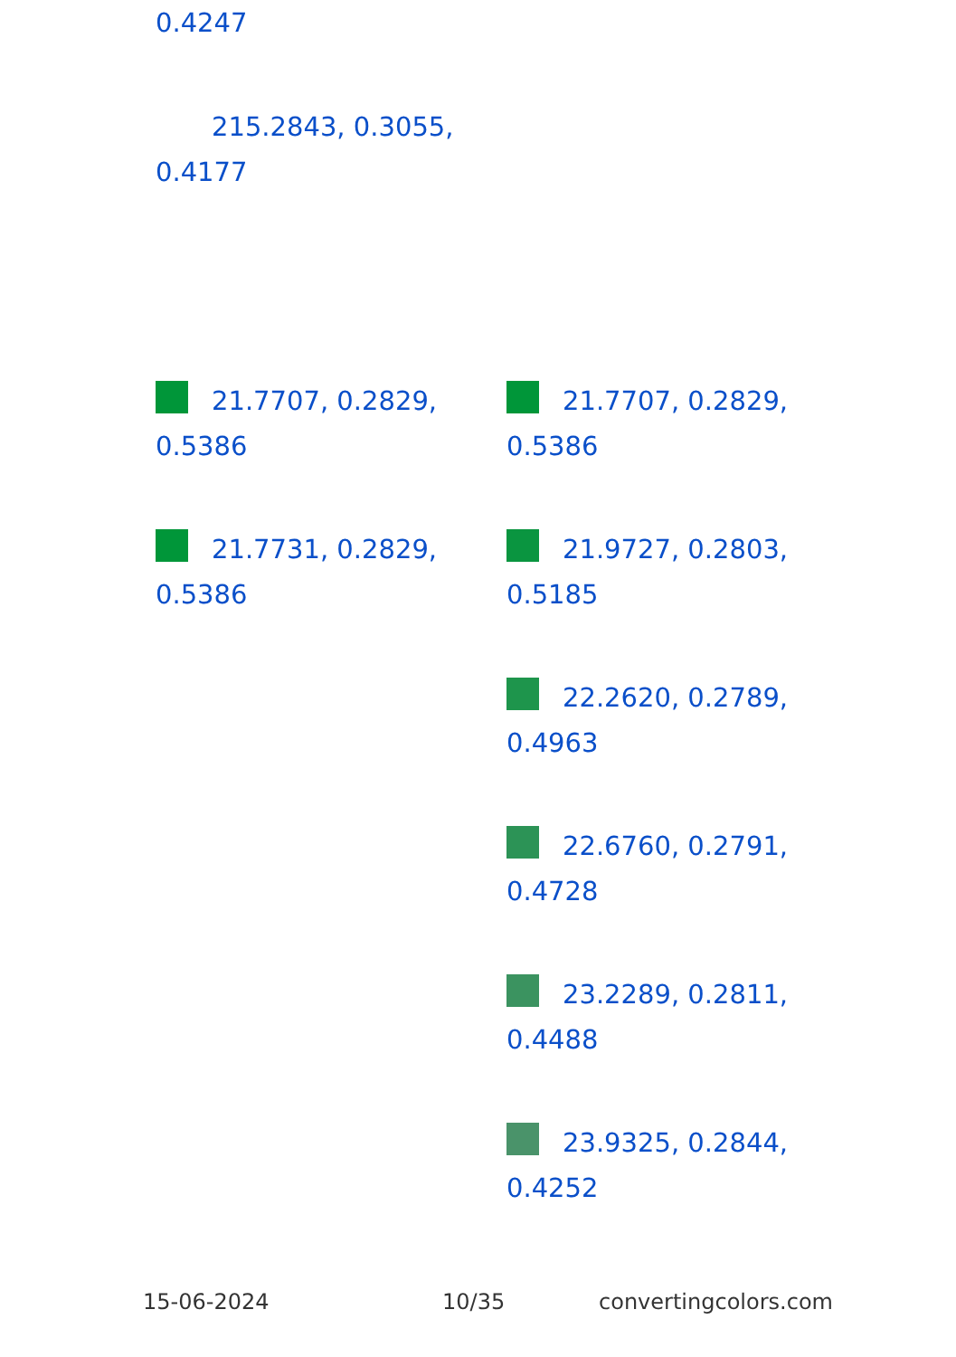0.4247
215.2843, 0.3055, 0.4177
21.7707, 0.2829, 0.5386
21.7731, 0.2829, 0.5386
21.7707, 0.2829, 0.5386
21.9727, 0.2803, 0.5185
22.2620, 0.2789, 0.4963
22.6760, 0.2791, 0.4728
23.2289, 0.2811, 0.4488
23.9325, 0.2844, 0.4252
15-06-2024 10/35 convertingcolors.com